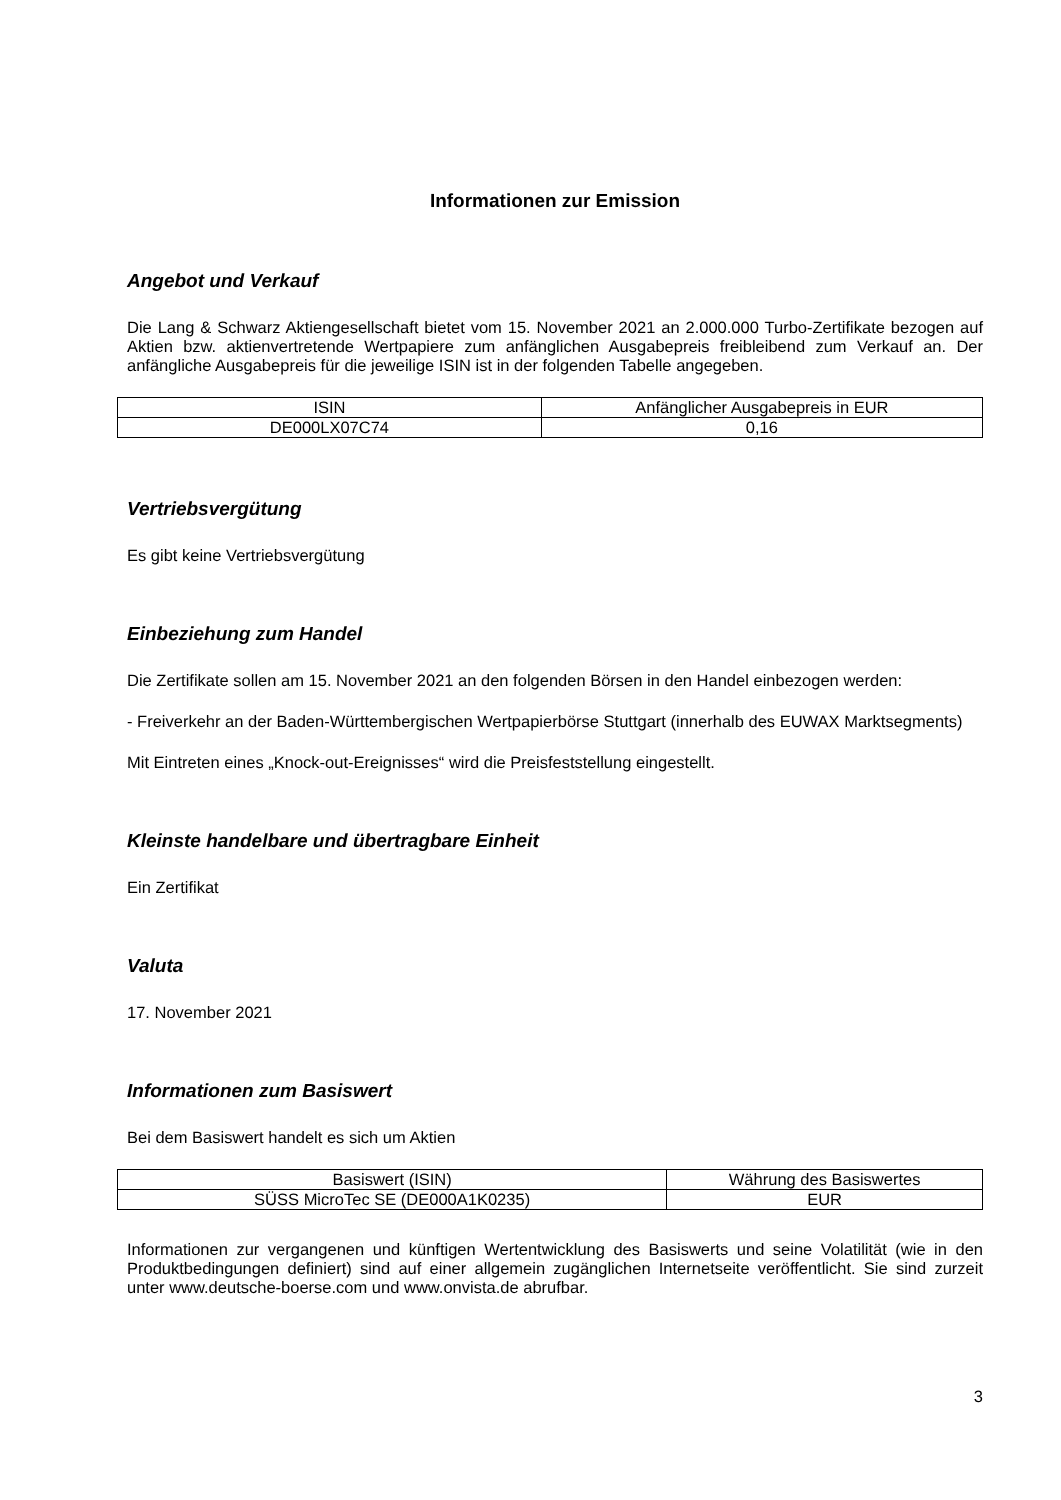Informationen zur Emission
Angebot und Verkauf
Die Lang & Schwarz Aktiengesellschaft bietet vom 15. November 2021 an 2.000.000 Turbo-Zertifikate bezogen auf Aktien bzw. aktienvertretende Wertpapiere zum anfänglichen Ausgabepreis freibleibend zum Verkauf an. Der anfängliche Ausgabepreis für die jeweilige ISIN ist in der folgenden Tabelle angegeben.
| ISIN | Anfänglicher Ausgabepreis in EUR |
| --- | --- |
| DE000LX07C74 | 0,16 |
Vertriebsvergütung
Es gibt keine Vertriebsvergütung
Einbeziehung zum Handel
Die Zertifikate sollen am 15. November 2021 an den folgenden Börsen in den Handel einbezogen werden:
- Freiverkehr an der Baden-Württembergischen Wertpapierbörse Stuttgart (innerhalb des EUWAX Marktsegments)
Mit Eintreten eines „Knock-out-Ereignisses“ wird die Preisfeststellung eingestellt.
Kleinste handelbare und übertragbare Einheit
Ein Zertifikat
Valuta
17. November 2021
Informationen zum Basiswert
Bei dem Basiswert handelt es sich um Aktien
| Basiswert (ISIN) | Währung des Basiswertes |
| --- | --- |
| SÜSS MicroTec SE (DE000A1K0235) | EUR |
Informationen zur vergangenen und künftigen Wertentwicklung des Basiswerts und seine Volatilität (wie in den Produktbedingungen definiert) sind auf einer allgemein zugänglichen Internetseite veröffentlicht. Sie sind zurzeit unter www.deutsche-boerse.com und www.onvista.de abrufbar.
3